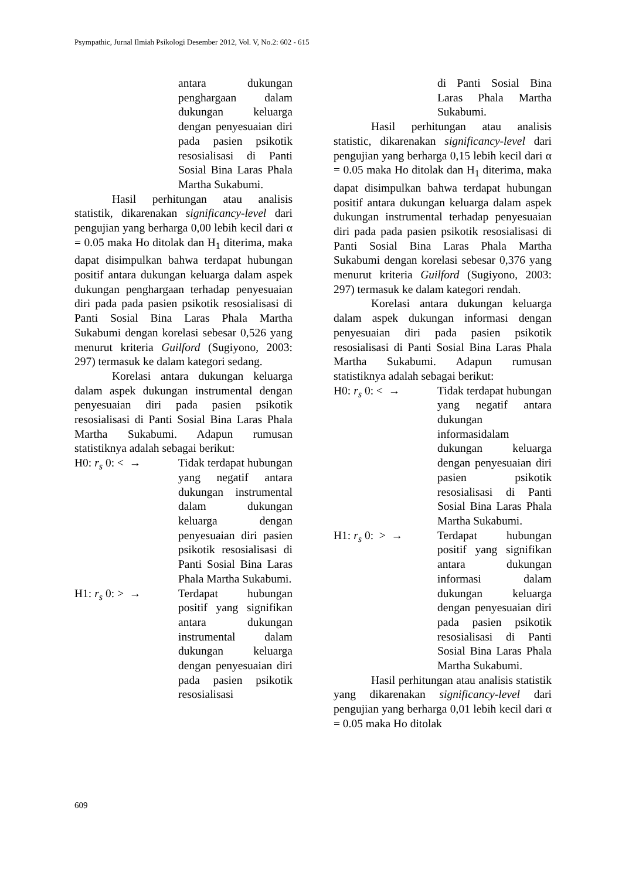Psympathic, Jurnal Ilmiah Psikologi Desember 2012, Vol. V, No.2: 602 - 615
antara dukungan penghargaan dalam dukungan keluarga dengan penyesuaian diri pada pasien psikotik resosialisasi di Panti Sosial Bina Laras Phala Martha Sukabumi.
Hasil perhitungan atau analisis statistik, dikarenakan significancy-level dari pengujian yang berharga 0,00 lebih kecil dari α = 0.05 maka Ho ditolak dan H<sub>1</sub> diterima, maka dapat disimpulkan bahwa terdapat hubungan positif antara dukungan keluarga dalam aspek dukungan penghargaan terhadap penyesuaian diri pada pada pasien psikotik resosialisasi di Panti Sosial Bina Laras Phala Martha Sukabumi dengan korelasi sebesar 0,526 yang menurut kriteria Guilford (Sugiyono, 2003: 297) termasuk ke dalam kategori sedang.
Korelasi antara dukungan keluarga dalam aspek dukungan instrumental dengan penyesuaian diri pada pasien psikotik resosialisasi di Panti Sosial Bina Laras Phala Martha Sukabumi. Adapun rumusan statistiknya adalah sebagai berikut:
H0: r<sub>s</sub> 0: < → Tidak terdapat hubungan yang negatif antara dukungan instrumental dalam dukungan keluarga dengan penyesuaian diri pasien psikotik resosialisasi di Panti Sosial Bina Laras Phala Martha Sukabumi.
H1: r<sub>s</sub> 0: > → Terdapat hubungan positif yang signifikan antara dukungan instrumental dalam dukungan keluarga dengan penyesuaian diri pada pasien psikotik resosialisasi
di Panti Sosial Bina Laras Phala Martha Sukabumi.
Hasil perhitungan atau analisis statistic, dikarenakan significancy-level dari pengujian yang berharga 0,15 lebih kecil dari α = 0.05 maka Ho ditolak dan H<sub>1</sub> diterima, maka dapat disimpulkan bahwa terdapat hubungan positif antara dukungan keluarga dalam aspek dukungan instrumental terhadap penyesuaian diri pada pada pasien psikotik resosialisasi di Panti Sosial Bina Laras Phala Martha Sukabumi dengan korelasi sebesar 0,376 yang menurut kriteria Guilford (Sugiyono, 2003: 297) termasuk ke dalam kategori rendah.
Korelasi antara dukungan keluarga dalam aspek dukungan informasi dengan penyesuaian diri pada pasien psikotik resosialisasi di Panti Sosial Bina Laras Phala Martha Sukabumi. Adapun rumusan statistiknya adalah sebagai berikut:
H0: r<sub>s</sub> 0: < → Tidak terdapat hubungan yang negatif antara dukungan informasidalam dukungan keluarga dengan penyesuaian diri pasien psikotik resosialisasi di Panti Sosial Bina Laras Phala Martha Sukabumi.
H1: r<sub>s</sub> 0: > → Terdapat hubungan positif yang signifikan antara dukungan informasi dalam dukungan keluarga dengan penyesuaian diri pada pasien psikotik resosialisasi di Panti Sosial Bina Laras Phala Martha Sukabumi.
Hasil perhitungan atau analisis statistik yang dikarenakan significancy-level dari pengujian yang berharga 0,01 lebih kecil dari α = 0.05 maka Ho ditolak
609